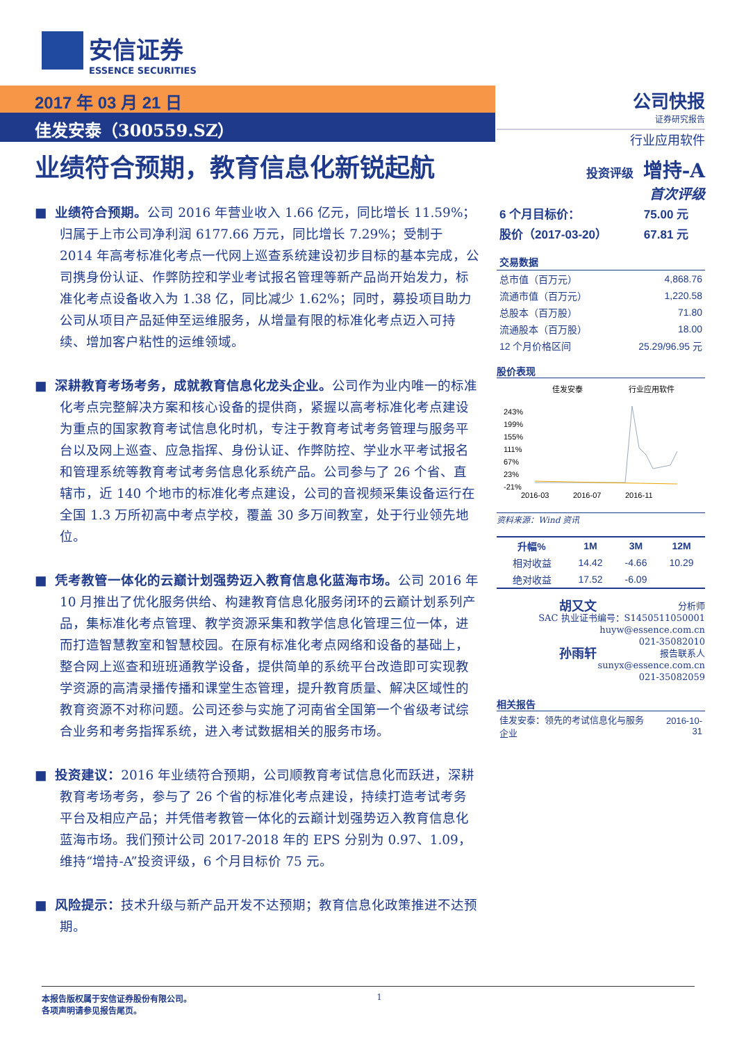安信证券
ESSENCE SECURITIES
2017 年 03 月 21 日
佳发安泰（300559.SZ）
业绩符合预期，教育信息化新锐起航
■ 业绩符合预期。公司 2016 年营业收入 1.66 亿元，同比增长 11.59%；归属于上市公司净利润 6177.66 万元，同比增长 7.29%；受制于 2014 年高考标准化考点一代网上巡查系统建设初步目标的基本完成，公司携身份认证、作弊防控和学业考试报名管理等新产品尚开始发力，标准化考点设备收入为 1.38 亿，同比减少 1.62%；同时，募投项目助力公司从项目产品延伸至运维服务，从增量有限的标准化考点迈入可持续、增加客户粘性的运维领域。
■ 深耕教育考场考务，成就教育信息化龙头企业。公司作为业内唯一的标准化考点完整解决方案和核心设备的提供商，紧握以高考标准化考点建设为重点的国家教育考试信息化时机，专注于教育考试考务管理与服务平台以及网上巡查、应急指挥、身份认证、作弊防控、学业水平考试报名和管理系统等教育考试考务信息化系统产品。公司参与了 26 个省、直辖市，近 140 个地市的标准化考点建设，公司的音视频采集设备运行在全国 1.3 万所初高中考点学校，覆盖 30 多万间教室，处于行业领先地位。
■ 凭考教管一体化的云巅计划强势迈入教育信息化蓝海市场。公司 2016 年 10 月推出了优化服务供给、构建教育信息化服务闭环的云巅计划系列产品，集标准化考点管理、教学资源采集和教学信息化管理三位一体，进而打造智慧教室和智慧校园。在原有标准化考点网络和设备的基础上，整合网上巡查和班班通教学设备，提供简单的系统平台改造即可实现教学资源的高清录播传播和课堂生态管理，提升教育质量、解决区域性的教育资源不对称问题。公司还参与实施了河南省全国第一个省级考试综合业务和考务指挥系统，进入考试数据相关的服务市场。
■ 投资建议：2016 年业绩符合预期，公司顺教育考试信息化而跃进，深耕教育考场考务，参与了 26 个省的标准化考点建设，持续打造考试考务平台及相应产品；并凭借考教管一体化的云巅计划强势迈入教育信息化蓝海市场。我们预计公司 2017-2018 年的 EPS 分别为 0.97、1.09，维持“增持-A”投资评级，6 个月目标价 75 元。
■ 风险提示：技术升级与新产品开发不达预期；教育信息化政策推进不达预期。
公司快报
证券研究报告
行业应用软件
投资评级 增持-A
首次评级
| 6 个月目标价： | 75.00 元 |
| 股价（2017-03-20） | 67.81 元 |
| 交易数据 | |
| --- | --- |
| 总市值（百万元） | 4,868.76 |
| 流通市值（百万元） | 1,220.58 |
| 总股本（百万股） | 71.80 |
| 流通股本（百万股） | 18.00 |
| 12 个月价格区间 | 25.29/96.95 元 |
股价表现
佳发安泰
行业应用软件
243%
199%
155%
111%
67%
23%
-21%
2016-03
2016-07
2016-11
资料来源：Wind 资讯
| 升幅% | 1M | 3M | 12M |
| --- | --- | --- | --- |
| 相对收益 | 14.42 | -4.66 | 10.29 |
| 绝对收益 | 17.52 | -6.09 | |
胡又文 分析师
SAC 执业证书编号：S1450511050001
huyw@essence.com.cn
021-35082010
孙雨轩 报告联系人
sunyx@essence.com.cn
021-35082059
相关报告
| 佳发安泰：领先的考试信息化与服务企业 | 2016-10-31 |
1 本报告版权属于安信证券股份有限公司。
各项声明请参见报告尾页。